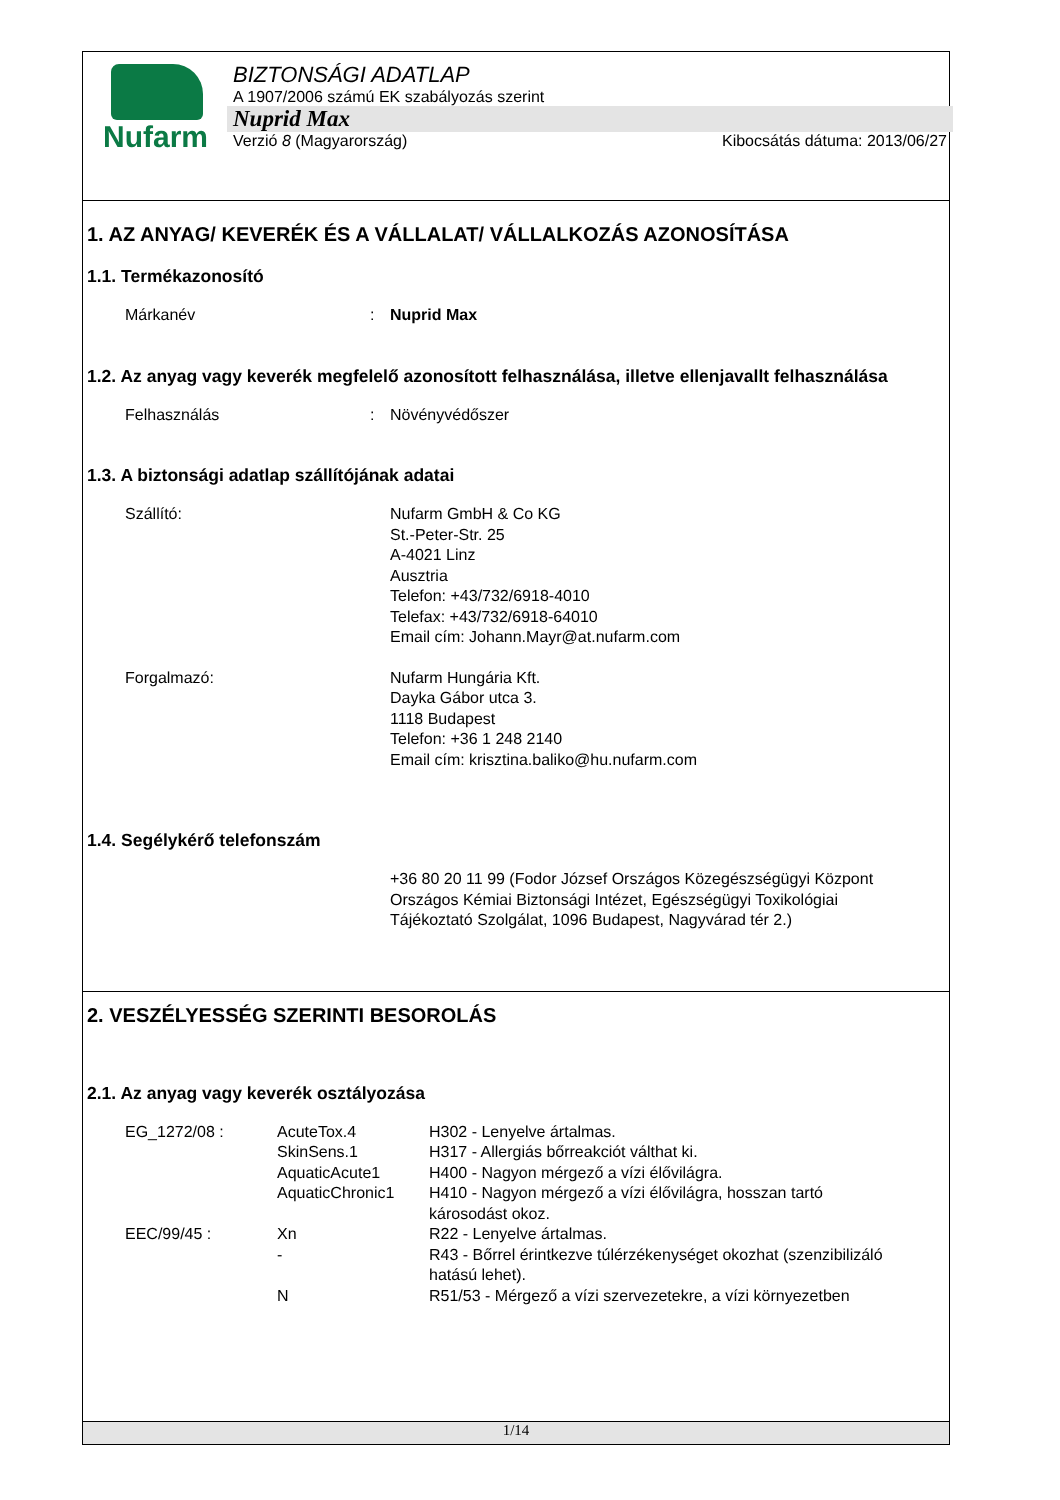Nufarm
BIZTONSÁGI ADATLAP
A 1907/2006 számú EK szabályozás szerint
Nuprid Max
Verzió 8 (Magyarország) Kibocsátás dátuma: 2013/06/27
1. AZ ANYAG/ KEVERÉK ÉS A VÁLLALAT/ VÁLLALKOZÁS AZONOSÍTÁSA
1.1. Termékazonosító
Márkanév : Nuprid Max
1.2. Az anyag vagy keverék megfelelő azonosított felhasználása, illetve ellenjavallt felhasználása
Felhasználás : Növényvédőszer
1.3. A biztonsági adatlap szállítójának adatai
Szállító: Nufarm GmbH & Co KG
St.-Peter-Str. 25
A-4021 Linz
Ausztria
Telefon: +43/732/6918-4010
Telefax: +43/732/6918-64010
Email cím: Johann.Mayr@at.nufarm.com
Forgalmazó: Nufarm Hungária Kft.
Dayka Gábor utca 3.
1118 Budapest
Telefon: +36 1 248 2140
Email cím: krisztina.baliko@hu.nufarm.com
1.4. Segélykérő telefonszám
+36 80 20 11 99 (Fodor József Országos Közegészségügyi Központ Országos Kémiai Biztonsági Intézet, Egészségügyi Toxikológiai Tájékoztató Szolgálat, 1096 Budapest, Nagyvárad tér 2.)
2. VESZÉLYESSÉG SZERINTI BESOROLÁS
2.1. Az anyag vagy keverék osztályozása
| EG_1272/08 : | AcuteTox.4 | H302 - Lenyelve ártalmas. |
| | SkinSens.1 | H317 - Allergiás bőrreakciót válthat ki. |
| | AquaticAcute1 | H400 - Nagyon mérgező a vízi élővilágra. |
| | AquaticChronic1 | H410 - Nagyon mérgező a vízi élővilágra, hosszan tartó károsodást okoz. |
| EEC/99/45 : | Xn | R22 - Lenyelve ártalmas. |
| | - | R43 - Bőrrel érintkezve túlérzékenységet okozhat (szenzibilizáló hatású lehet). |
| | N | R51/53 - Mérgező a vízi szervezetekre, a vízi környezetben |
1/14